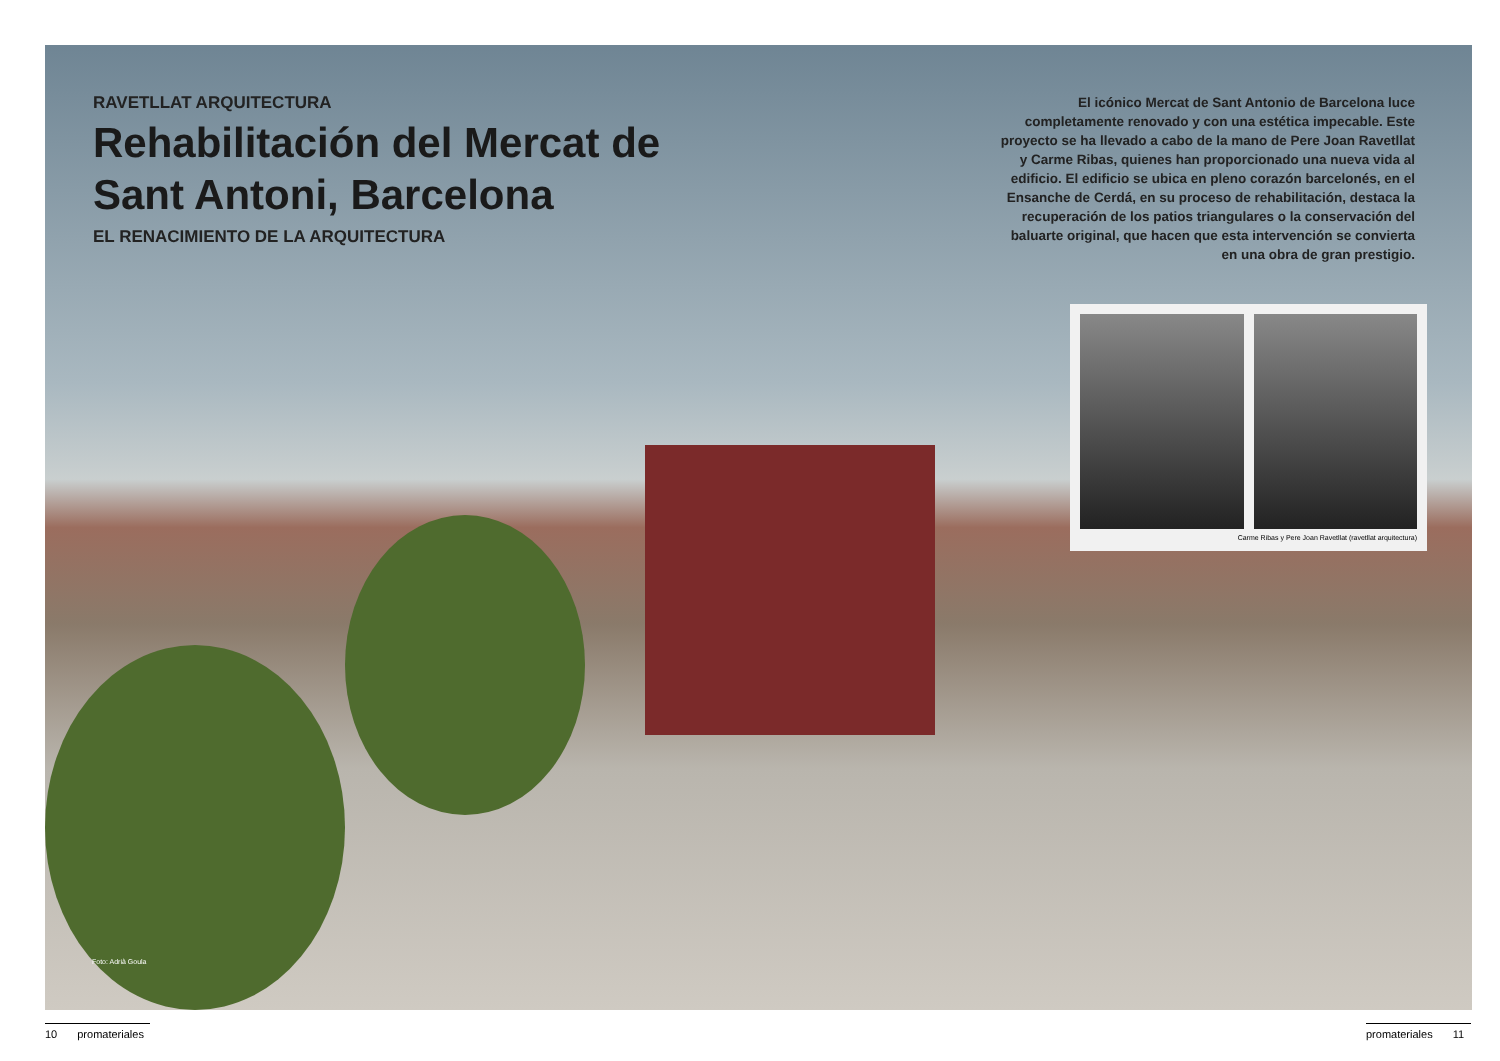RAVETLLAT ARQUITECTURA
Rehabilitación del Mercat de Sant Antoni, Barcelona
EL RENACIMIENTO DE LA ARQUITECTURA
El icónico Mercat de Sant Antonio de Barcelona luce completamente renovado y con una estética impecable. Este proyecto se ha llevado a cabo de la mano de Pere Joan Ravetllat y Carme Ribas, quienes han proporcionado una nueva vida al edificio. El edificio se ubica en pleno corazón barcelonés, en el Ensanche de Cerdá, en su proceso de rehabilitación, destaca la recuperación de los patios triangulares o la conservación del baluarte original, que hacen que esta intervención se convierta en una obra de gran prestigio.
Carme Ribas y Pere Joan Ravetllat (ravetllat arquitectura)
Foto: Adrià Goula
10 promateriales
promateriales 11